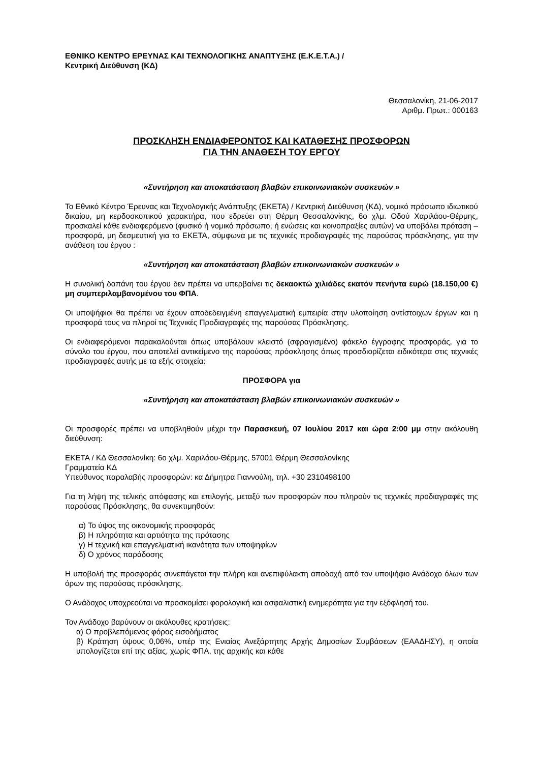ΕΘΝΙΚΟ ΚΕΝΤΡΟ ΕΡΕΥΝΑΣ ΚΑΙ ΤΕΧΝΟΛΟΓΙΚΗΣ ΑΝΑΠΤΥΞΗΣ (Ε.Κ.Ε.Τ.Α.) /
Κεντρική Διεύθυνση (ΚΔ)
Θεσσαλονίκη, 21-06-2017
Αριθμ. Πρωτ.: 000163
ΠΡΟΣΚΛΗΣΗ ΕΝΔΙΑΦΕΡΟΝΤΟΣ ΚΑΙ ΚΑΤΑΘΕΣΗΣ ΠΡΟΣΦΟΡΩΝ
ΓΙΑ ΤΗΝ ΑΝΑΘΕΣΗ ΤΟΥ ΕΡΓΟΥ
«Συντήρηση και αποκατάσταση βλαβών επικοινωνιακών συσκευών »
Το Εθνικό Κέντρο Έρευνας και Τεχνολογικής Ανάπτυξης (ΕΚΕΤΑ) / Κεντρική Διεύθυνση (ΚΔ), νομικό πρόσωπο ιδιωτικού δικαίου, μη κερδοσκοπικού χαρακτήρα, που εδρεύει στη Θέρμη Θεσσαλονίκης, 6ο χλμ. Οδού Χαριλάου-Θέρμης, προσκαλεί κάθε ενδιαφερόμενο (φυσικό ή νομικό πρόσωπο, ή ενώσεις και κοινοπραξίες αυτών) να υποβάλει πρόταση – προσφορά, μη δεσμευτική για το ΕΚΕΤΑ, σύμφωνα με τις τεχνικές προδιαγραφές της παρούσας πρόσκλησης, για την ανάθεση του έργου :
«Συντήρηση και αποκατάσταση βλαβών επικοινωνιακών συσκευών »
Η συνολική δαπάνη του έργου δεν πρέπει να υπερβαίνει τις δεκαοκτώ χιλιάδες εκατόν πενήντα ευρώ (18.150,00 €) μη συμπεριλαμβανομένου του ΦΠΑ.
Οι υποψήφιοι θα πρέπει να έχουν αποδεδειγμένη επαγγελματική εμπειρία στην υλοποίηση αντίστοιχων έργων και η προσφορά τους να πληροί τις Τεχνικές Προδιαγραφές της παρούσας Πρόσκλησης.
Οι ενδιαφερόμενοι παρακαλούνται όπως υποβάλουν κλειστό (σφραγισμένο) φάκελο έγγραφης προσφοράς, για το σύνολο του έργου, που αποτελεί αντικείμενο της παρούσας πρόσκλησης όπως προσδιορίζεται ειδικότερα στις τεχνικές προδιαγραφές αυτής με τα εξής στοιχεία:
ΠΡΟΣΦΟΡΑ για
«Συντήρηση και αποκατάσταση βλαβών επικοινωνιακών συσκευών »
Οι προσφορές πρέπει να υποβληθούν μέχρι την Παρασκευή, 07 Ιουλίου 2017 και ώρα 2:00 μμ στην ακόλουθη διεύθυνση:
ΕΚΕΤΑ / ΚΔ Θεσσαλονίκη: 6ο χλμ. Χαριλάου-Θέρμης, 57001 Θέρμη Θεσσαλονίκης
Γραμματεία ΚΔ
Υπεύθυνος παραλαβής προσφορών: κα Δήμητρα Γιαννούλη, τηλ. +30 2310498100
Για τη λήψη της τελικής απόφασης και επιλογής, μεταξύ των προσφορών που πληρούν τις τεχνικές προδιαγραφές της παρούσας Πρόσκλησης, θα συνεκτιμηθούν:
α) Το ύψος της οικονομικής προσφοράς
β) Η πληρότητα και αρτιότητα της πρότασης
γ) Η τεχνική και επαγγελματική ικανότητα των υποψηφίων
δ) Ο χρόνος παράδοσης
Η υποβολή της προσφοράς συνεπάγεται την πλήρη και ανεπιφύλακτη αποδοχή από τον υποψήφιο Ανάδοχο όλων των όρων της παρούσας πρόσκλησης.
Ο Ανάδοχος υποχρεούται να προσκομίσει φορολογική και ασφαλιστική ενημερότητα για την εξόφλησή του.
Τον Ανάδοχο βαρύνουν οι ακόλουθες κρατήσεις:
α) Ο προβλεπόμενος φόρος εισοδήματος
β) Κράτηση ύψους 0,06%, υπέρ της Ενιαίας Ανεξάρτητης Αρχής Δημοσίων Συμβάσεων (ΕΑΑΔΗΣΥ), η οποία υπολογίζεται επί της αξίας, χωρίς ΦΠΑ, της αρχικής και κάθε